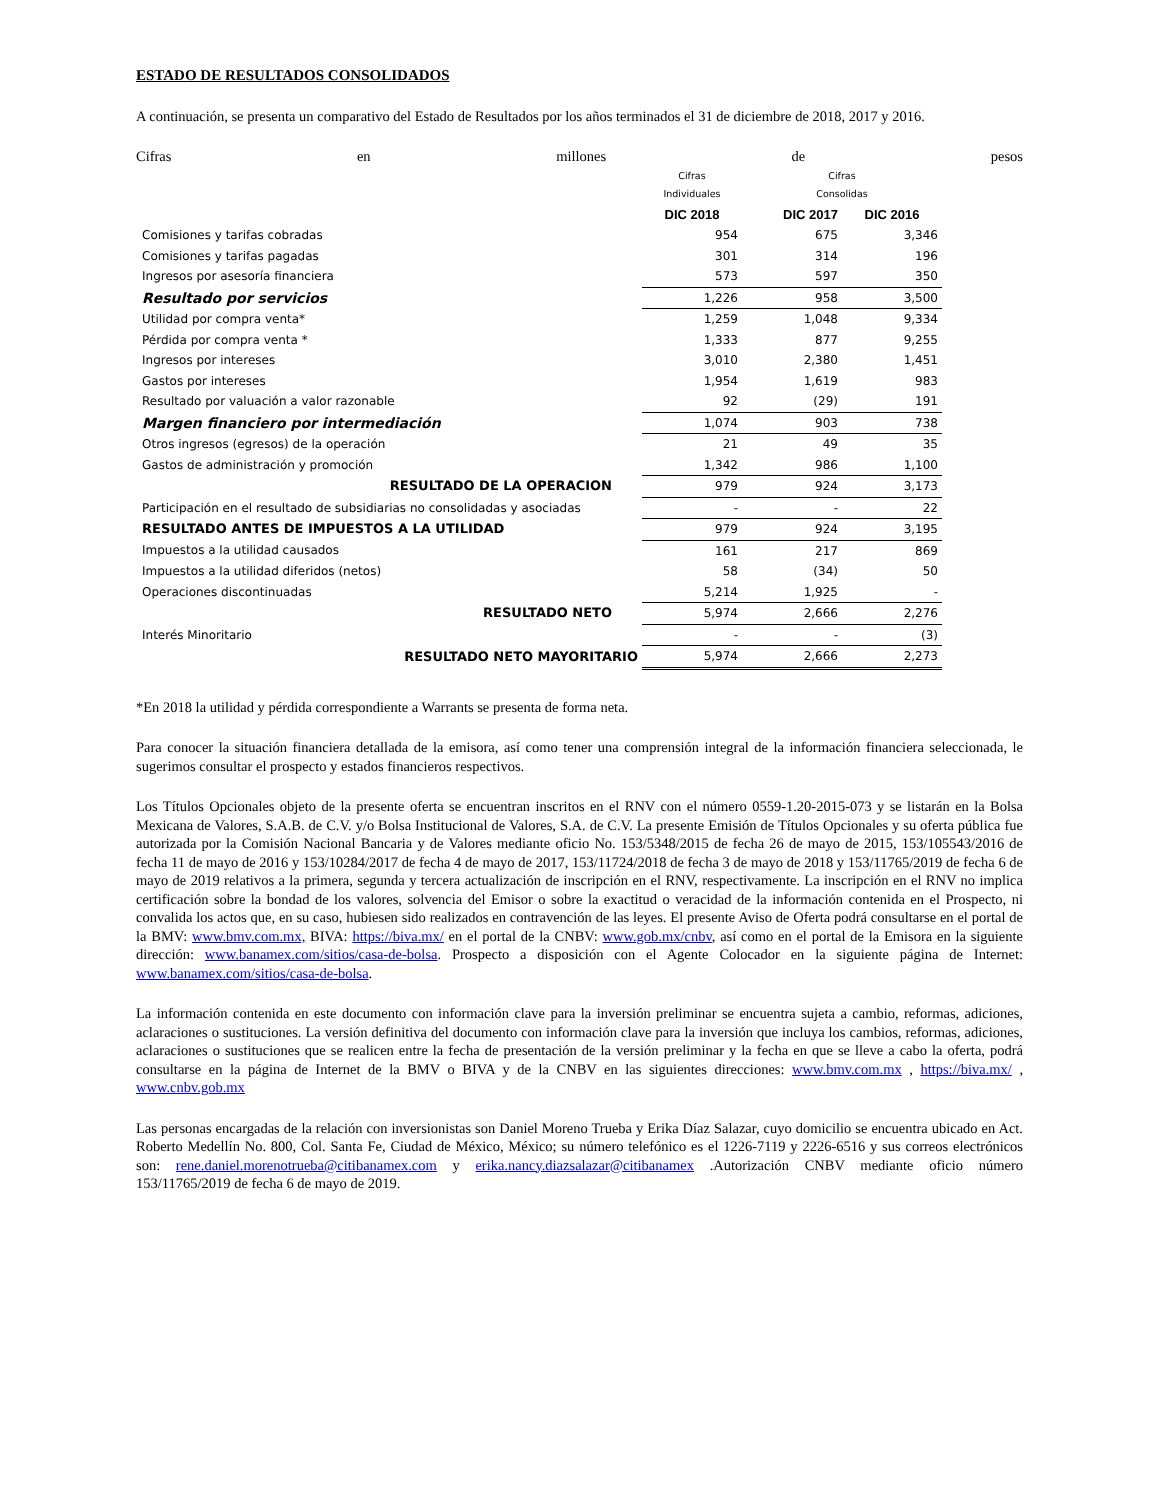ESTADO DE RESULTADOS CONSOLIDADOS
A continuación, se presenta un comparativo del Estado de Resultados por los años terminados el 31 de diciembre de 2018, 2017 y 2016.
Cifras en millones de pesos
| | Cifras Individuales | Cifras Consolidas | |
| --- | --- | --- | --- |
| | DIC 2018 | DIC 2017 | DIC 2016 |
| Comisiones y tarifas cobradas | 954 | 675 | 3,346 |
| Comisiones y tarifas pagadas | 301 | 314 | 196 |
| Ingresos por asesoría financiera | 573 | 597 | 350 |
| Resultado por servicios | 1,226 | 958 | 3,500 |
| Utilidad por compra venta* | 1,259 | 1,048 | 9,334 |
| Pérdida por compra venta * | 1,333 | 877 | 9,255 |
| Ingresos por intereses | 3,010 | 2,380 | 1,451 |
| Gastos por intereses | 1,954 | 1,619 | 983 |
| Resultado por valuación a valor razonable | 92 | (29) | 191 |
| Margen financiero por intermediación | 1,074 | 903 | 738 |
| Otros ingresos (egresos) de la operación | 21 | 49 | 35 |
| Gastos de administración y promoción | 1,342 | 986 | 1,100 |
| RESULTADO DE LA OPERACION | 979 | 924 | 3,173 |
| Participación en el resultado de subsidiarias no consolidadas y asociadas | - | - | 22 |
| RESULTADO ANTES DE IMPUESTOS A LA UTILIDAD | 979 | 924 | 3,195 |
| Impuestos a la utilidad causados | 161 | 217 | 869 |
| Impuestos a la utilidad diferidos (netos) | 58 | (34) | 50 |
| Operaciones discontinuadas | 5,214 | 1,925 | - |
| RESULTADO NETO | 5,974 | 2,666 | 2,276 |
| Interés Minoritario | - | - | (3) |
| RESULTADO NETO MAYORITARIO | 5,974 | 2,666 | 2,273 |
*En 2018 la utilidad y pérdida correspondiente a Warrants se presenta de forma neta.
Para conocer la situación financiera detallada de la emisora, así como tener una comprensión integral de la información financiera seleccionada, le sugerimos consultar el prospecto y estados financieros respectivos.
Los Títulos Opcionales objeto de la presente oferta se encuentran inscritos en el RNV con el número 0559-1.20-2015-073 y se listarán en la Bolsa Mexicana de Valores, S.A.B. de C.V. y/o Bolsa Institucional de Valores, S.A. de C.V. La presente Emisión de Títulos Opcionales y su oferta pública fue autorizada por la Comisión Nacional Bancaria y de Valores mediante oficio No. 153/5348/2015 de fecha 26 de mayo de 2015, 153/105543/2016 de fecha 11 de mayo de 2016 y 153/10284/2017 de fecha 4 de mayo de 2017, 153/11724/2018 de fecha 3 de mayo de 2018 y 153/11765/2019 de fecha 6 de mayo de 2019 relativos a la primera, segunda y tercera actualización de inscripción en el RNV, respectivamente. La inscripción en el RNV no implica certificación sobre la bondad de los valores, solvencia del Emisor o sobre la exactitud o veracidad de la información contenida en el Prospecto, ni convalida los actos que, en su caso, hubiesen sido realizados en contravención de las leyes. El presente Aviso de Oferta podrá consultarse en el portal de la BMV: www.bmv.com.mx, BIVA: https://biva.mx/ en el portal de la CNBV: www.gob.mx/cnbv, así como en el portal de la Emisora en la siguiente dirección: www.banamex.com/sitios/casa-de-bolsa. Prospecto a disposición con el Agente Colocador en la siguiente página de Internet: www.banamex.com/sitios/casa-de-bolsa.
La información contenida en este documento con información clave para la inversión preliminar se encuentra sujeta a cambio, reformas, adiciones, aclaraciones o sustituciones. La versión definitiva del documento con información clave para la inversión que incluya los cambios, reformas, adiciones, aclaraciones o sustituciones que se realicen entre la fecha de presentación de la versión preliminar y la fecha en que se lleve a cabo la oferta, podrá consultarse en la página de Internet de la BMV o BIVA y de la CNBV en las siguientes direcciones: www.bmv.com.mx , https://biva.mx/ , www.cnbv.gob.mx
Las personas encargadas de la relación con inversionistas son Daniel Moreno Trueba y Erika Díaz Salazar, cuyo domicilio se encuentra ubicado en Act. Roberto Medellín No. 800, Col. Santa Fe, Ciudad de México, México; su número telefónico es el 1226-7119 y 2226-6516 y sus correos electrónicos son: rene.daniel.morenotrueba@citibanamex.com y erika.nancy.diazsalazar@citibanamex .Autorización CNBV mediante oficio número 153/11765/2019 de fecha 6 de mayo de 2019.